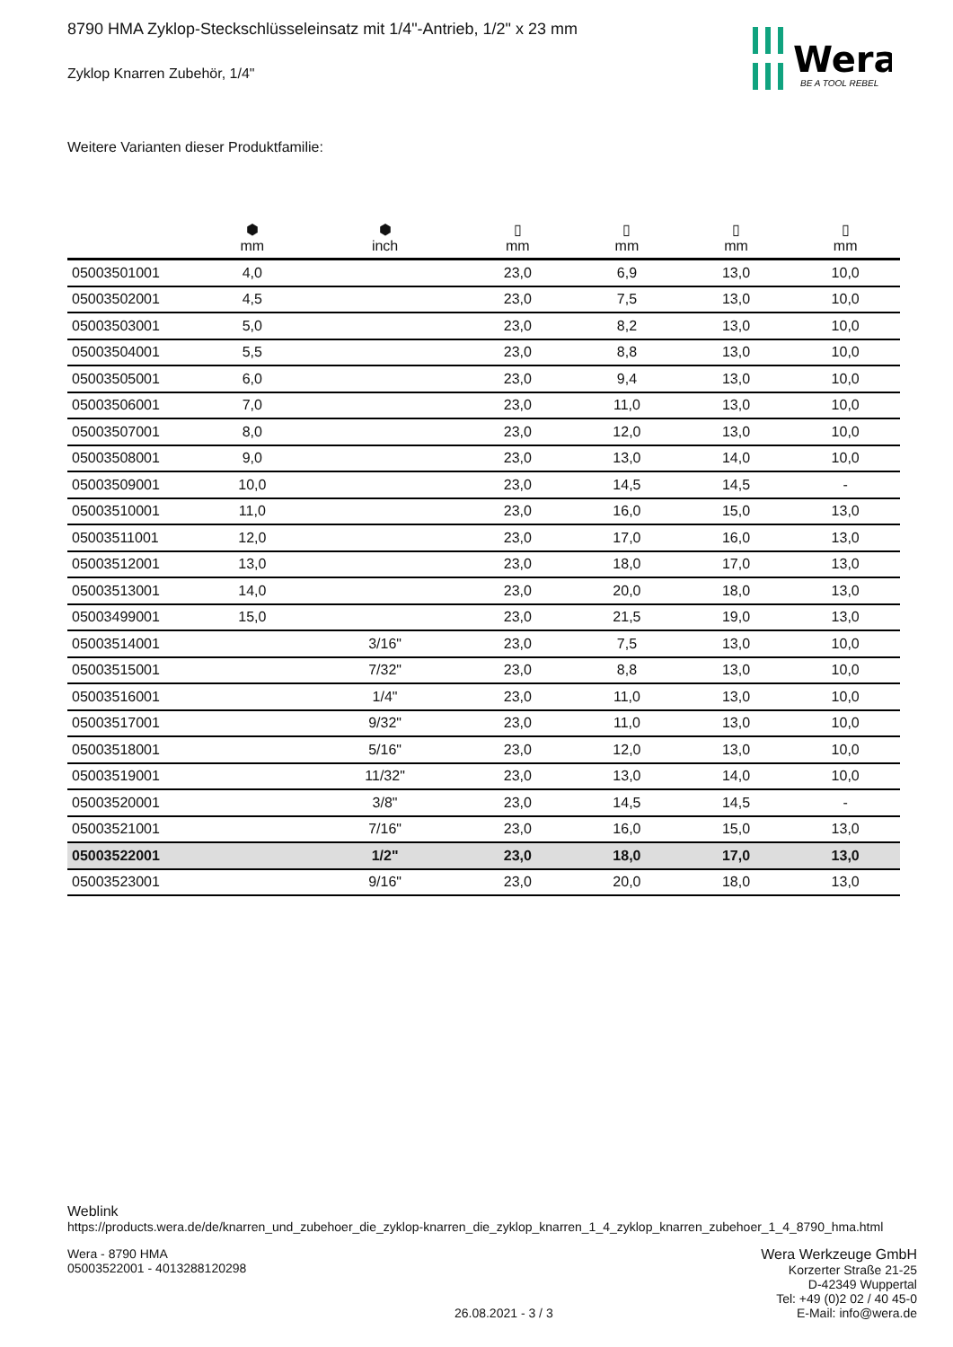Wera
BE A TOOL REBEL
8790 HMA Zyklop-Steckschlüsseleinsatz mit 1/4"-Antrieb, 1/2" x 23 mm
Zyklop Knarren Zubehör, 1/4"
Weitere Varianten dieser Produktfamilie:
| | ⬢ mm | ⬢ inch | ▯ mm | ▯ mm | ▯ mm | ▯ mm |
| --- | --- | --- | --- | --- | --- | --- |
| 05003501001 | 4,0 | | 23,0 | 6,9 | 13,0 | 10,0 |
| 05003502001 | 4,5 | | 23,0 | 7,5 | 13,0 | 10,0 |
| 05003503001 | 5,0 | | 23,0 | 8,2 | 13,0 | 10,0 |
| 05003504001 | 5,5 | | 23,0 | 8,8 | 13,0 | 10,0 |
| 05003505001 | 6,0 | | 23,0 | 9,4 | 13,0 | 10,0 |
| 05003506001 | 7,0 | | 23,0 | 11,0 | 13,0 | 10,0 |
| 05003507001 | 8,0 | | 23,0 | 12,0 | 13,0 | 10,0 |
| 05003508001 | 9,0 | | 23,0 | 13,0 | 14,0 | 10,0 |
| 05003509001 | 10,0 | | 23,0 | 14,5 | 14,5 | - |
| 05003510001 | 11,0 | | 23,0 | 16,0 | 15,0 | 13,0 |
| 05003511001 | 12,0 | | 23,0 | 17,0 | 16,0 | 13,0 |
| 05003512001 | 13,0 | | 23,0 | 18,0 | 17,0 | 13,0 |
| 05003513001 | 14,0 | | 23,0 | 20,0 | 18,0 | 13,0 |
| 05003499001 | 15,0 | | 23,0 | 21,5 | 19,0 | 13,0 |
| 05003514001 | | 3/16" | 23,0 | 7,5 | 13,0 | 10,0 |
| 05003515001 | | 7/32" | 23,0 | 8,8 | 13,0 | 10,0 |
| 05003516001 | | 1/4" | 23,0 | 11,0 | 13,0 | 10,0 |
| 05003517001 | | 9/32" | 23,0 | 11,0 | 13,0 | 10,0 |
| 05003518001 | | 5/16" | 23,0 | 12,0 | 13,0 | 10,0 |
| 05003519001 | | 11/32" | 23,0 | 13,0 | 14,0 | 10,0 |
| 05003520001 | | 3/8" | 23,0 | 14,5 | 14,5 | - |
| 05003521001 | | 7/16" | 23,0 | 16,0 | 15,0 | 13,0 |
| 05003522001 | | 1/2" | 23,0 | 18,0 | 17,0 | 13,0 |
| 05003523001 | | 9/16" | 23,0 | 20,0 | 18,0 | 13,0 |
Weblink
https://products.wera.de/de/knarren_und_zubehoer_die_zyklop-knarren_die_zyklop_knarren_1_4_zyklop_knarren_zubehoer_1_4_8790_hma.html
Wera - 8790 HMA
05003522001 - 4013288120298
26.08.2021 - 3 / 3 Wera Werkzeuge GmbH
Korzerter Straße 21-25
D-42349 Wuppertal
Tel: +49 (0)2 02 / 40 45-0
E-Mail: info@wera.de